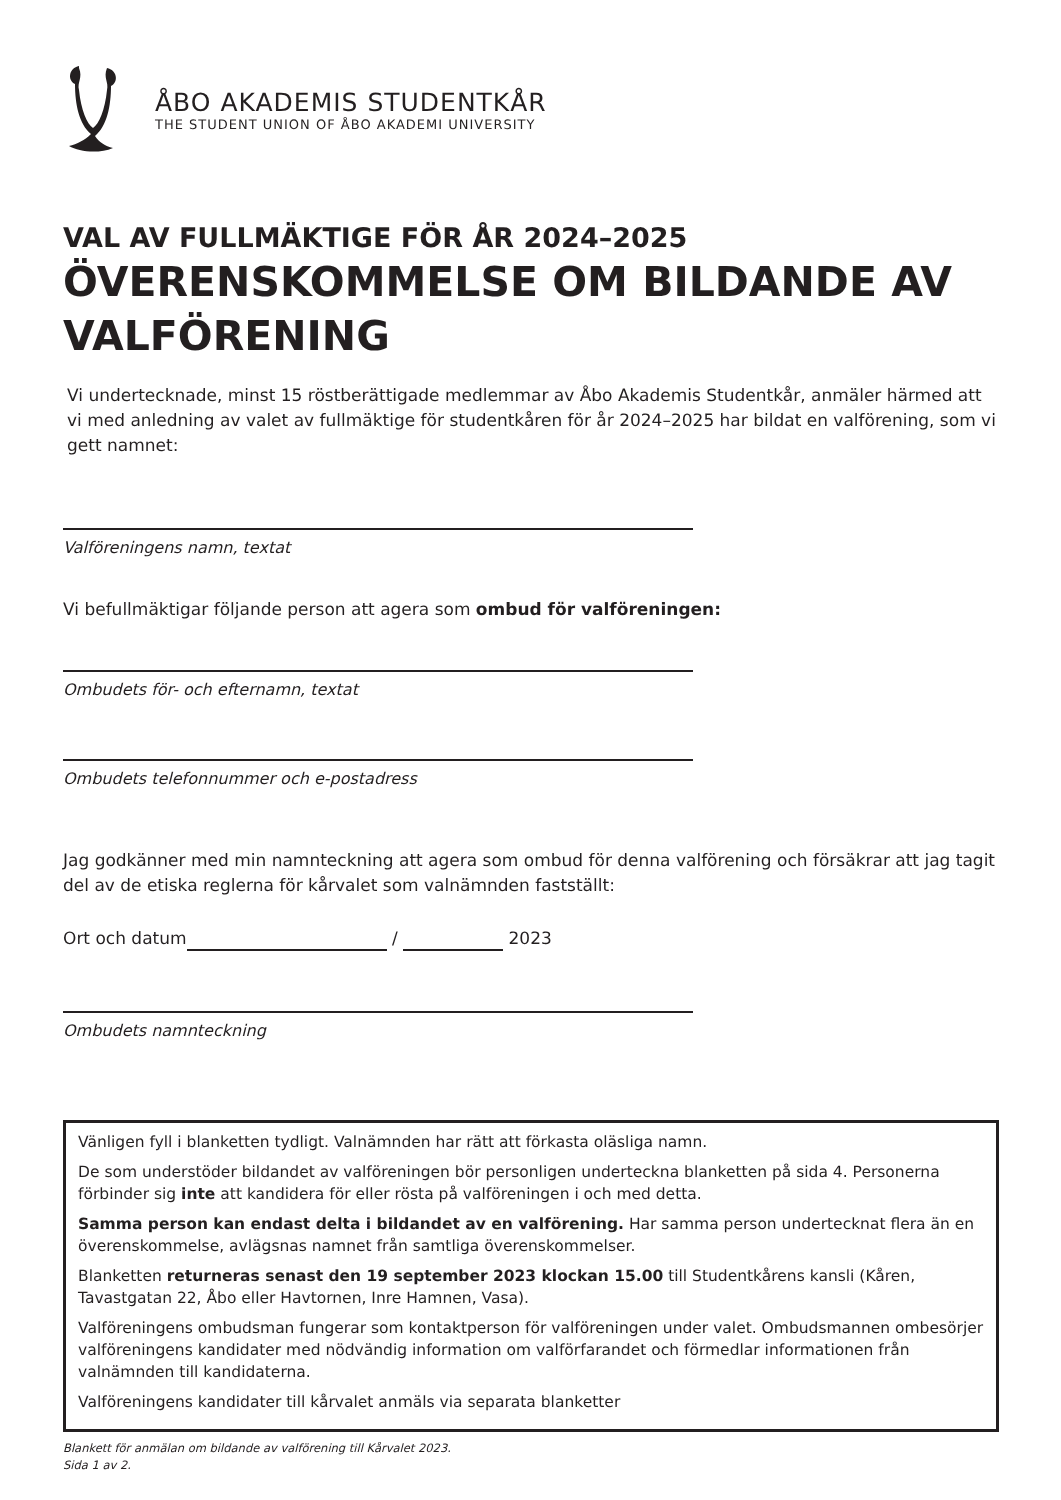ÅBO AKADEMIS STUDENTKÅR
THE STUDENT UNION OF ÅBO AKADEMI UNIVERSITY
VAL AV FULLMÄKTIGE FÖR ÅR 2024–2025
ÖVERENSKOMMELSE OM BILDANDE AV VALFÖRENING
Vi undertecknade, minst 15 röstberättigade medlemmar av Åbo Akademis Studentkår, anmäler härmed att vi med anledning av valet av fullmäktige för studentkåren för år 2024–2025 har bildat en valförening, som vi gett namnet:
Valföreningens namn, textat
Vi befullmäktigar följande person att agera som ombud för valföreningen:
Ombudets för- och efternamn, textat
Ombudets telefonnummer och e-postadress
Jag godkänner med min namnteckning att agera som ombud för denna valförening och försäkrar att jag tagit del av de etiska reglerna för kårvalet som valnämnden fastställt:
Ort och datum / 2023
Ombudets namnteckning
Vänligen fyll i blanketten tydligt. Valnämnden har rätt att förkasta oläsliga namn.
De som understöder bildandet av valföreningen bör personligen underteckna blanketten på sida 4. Personerna förbinder sig inte att kandidera för eller rösta på valföreningen i och med detta.
Samma person kan endast delta i bildandet av en valförening. Har samma person undertecknat flera än en överenskommelse, avlägsnas namnet från samtliga överenskommelser.
Blanketten returneras senast den 19 september 2023 klockan 15.00 till Studentkårens kansli (Kåren, Tavastgatan 22, Åbo eller Havtornen, Inre Hamnen, Vasa).
Valföreningens ombudsman fungerar som kontaktperson för valföreningen under valet. Ombudsmannen ombesörjer valföreningens kandidater med nödvändig information om valförfarandet och förmedlar informationen från valnämnden till kandidaterna.
Valföreningens kandidater till kårvalet anmäls via separata blanketter
Blankett för anmälan om bildande av valförening till Kårvalet 2023.
Sida 1 av 2.